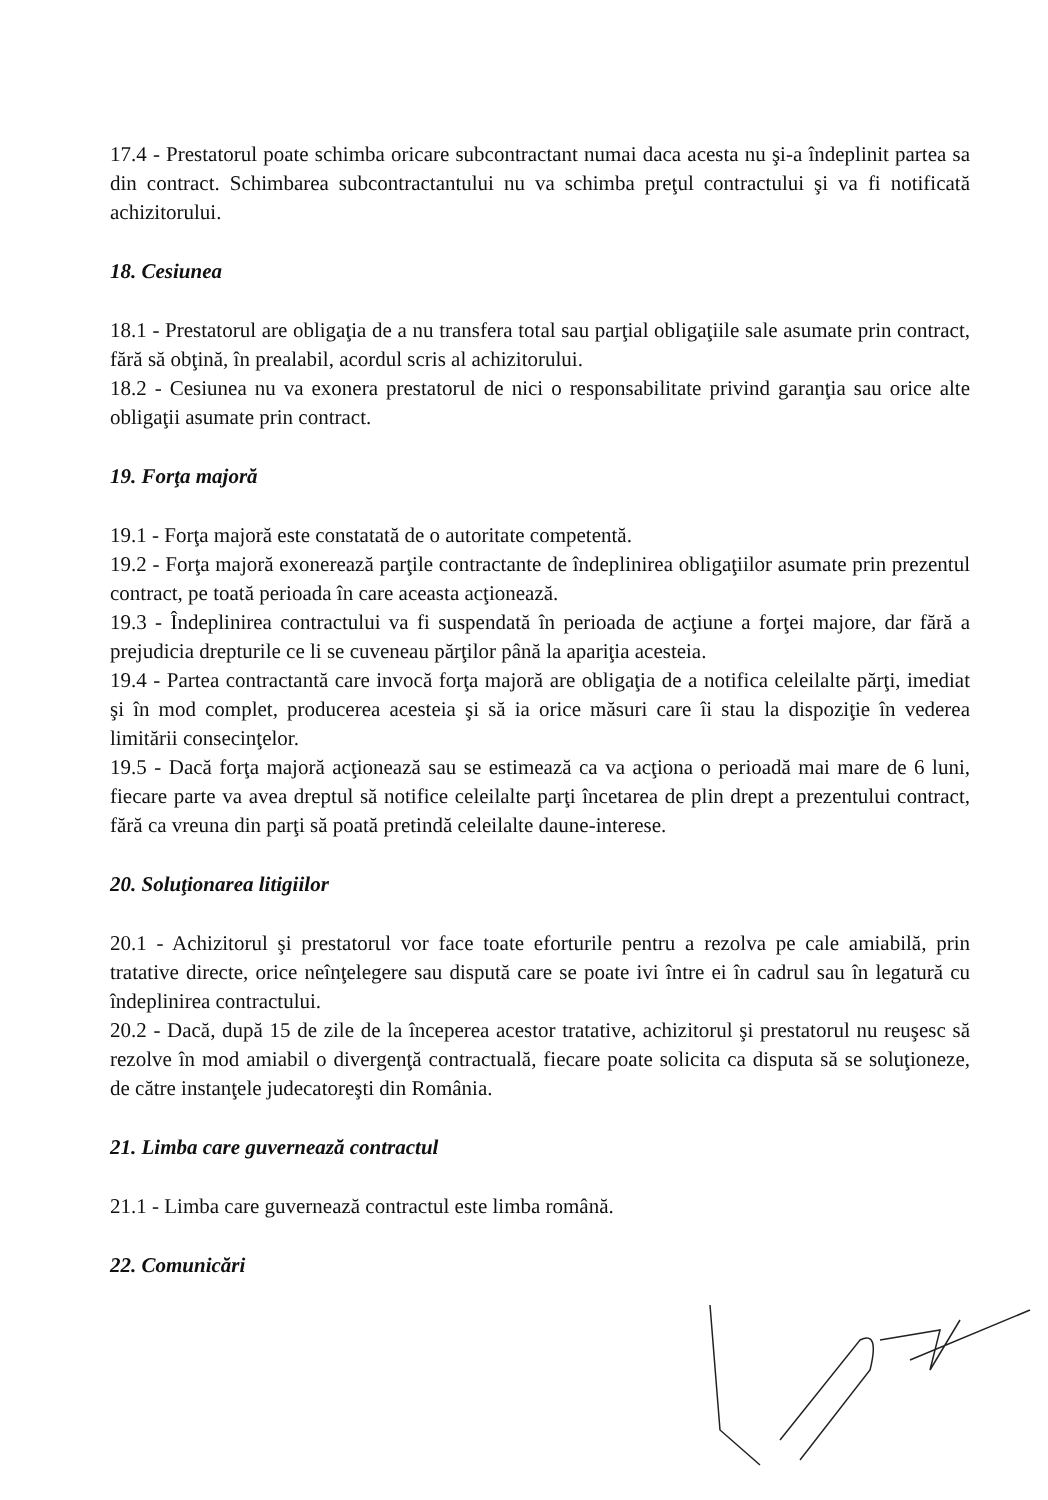17.4 - Prestatorul poate schimba oricare subcontractant numai daca acesta nu şi-a îndeplinit partea sa din contract. Schimbarea subcontractantului nu va schimba preţul contractului şi va fi notificată achizitorului.
18. Cesiunea
18.1 - Prestatorul are obligaţia de a nu transfera total sau parţial obligaţiile sale asumate prin contract, fără să obţină, în prealabil, acordul scris al achizitorului.
18.2 - Cesiunea nu va exonera prestatorul de nici o responsabilitate privind garanţia sau orice alte obligaţii asumate prin contract.
19. Forţa majoră
19.1 - Forţa majoră este constatată de o autoritate competentă.
19.2 - Forţa majoră exonerează parţile contractante de îndeplinirea obligaţiilor asumate prin prezentul contract, pe toată perioada în care aceasta acţionează.
19.3 - Îndeplinirea contractului va fi suspendată în perioada de acţiune a forţei majore, dar fără a prejudicia drepturile ce li se cuveneau părţilor până la apariţia acesteia.
19.4 - Partea contractantă care invocă forţa majoră are obligaţia de a notifica celeilalte părţi, imediat şi în mod complet, producerea acesteia şi să ia orice măsuri care îi stau la dispoziţie în vederea limitării consecinţelor.
19.5 - Dacă forţa majoră acţionează sau se estimează ca va acţiona o perioadă mai mare de 6 luni, fiecare parte va avea dreptul să notifice celeilalte parţi încetarea de plin drept a prezentului contract, fără ca vreuna din parţi să poată pretindă celeilalte daune-interese.
20. Soluţionarea litigiilor
20.1 - Achizitorul şi prestatorul vor face toate eforturile pentru a rezolva pe cale amiabilă, prin tratative directe, orice neînţelegere sau dispută care se poate ivi între ei în cadrul sau în legatură cu îndeplinirea contractului.
20.2 - Dacă, după 15 de zile de la începerea acestor tratative, achizitorul şi prestatorul nu reuşesc să rezolve în mod amiabil o divergenţă contractuală, fiecare poate solicita ca disputa să se soluţioneze, de către instanţele judecatoreşti din România.
21. Limba care guvernează contractul
21.1 - Limba care guvernează contractul este limba română.
22. Comunicări